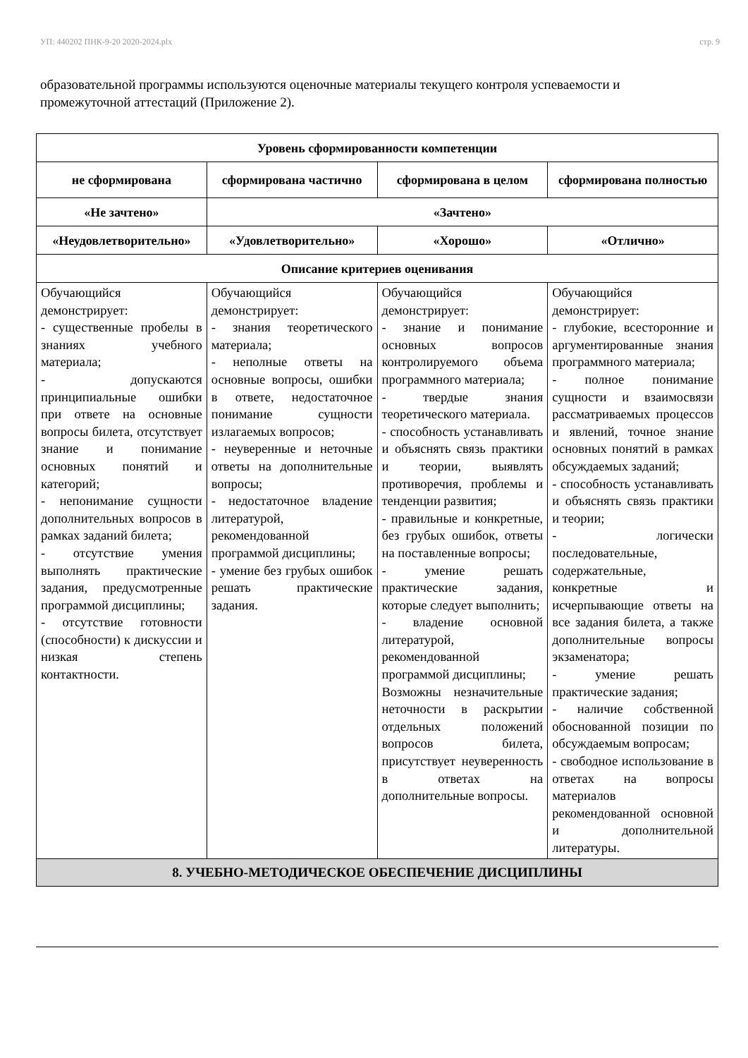УП: 440202 ПНК-9-20 2020-2024.plx стр. 9
образовательной программы используются оценочные материалы текущего контроля успеваемости и промежуточной аттестаций (Приложение 2).
| Уровень сформированности компетенции | | | |
| --- | --- | --- | --- |
| не сформирована | сформирована частично | сформирована в целом | сформирована полностью |
| «Не зачтено» | «Зачтено» | | |
| «Неудовлетворительно» | «Удовлетворительно» | «Хорошо» | «Отлично» |
| Описание критериев оценивания | | | |
| Обучающийся демонстрирует: - существенные пробелы в знаниях учебного материала; - допускаются принципиальные ошибки при ответе на основные вопросы билета, отсутствует знание и понимание основных понятий и категорий; - непонимание сущности дополнительных вопросов в рамках заданий билета; - отсутствие умения выполнять практические задания, предусмотренные программой дисциплины; - отсутствие готовности (способности) к дискуссии и низкая степень контактности. | Обучающийся демонстрирует: - знания теоретического материала; - неполные ответы на основные вопросы, ошибки в ответе, недостаточное понимание сущности излагаемых вопросов; - неуверенные и неточные ответы на дополнительные вопросы; - недостаточное владение литературой, рекомендованной программой дисциплины; - умение без грубых ошибок решать практические задания. | Обучающийся демонстрирует: - знание и понимание основных вопросов контролируемого объема программного материала; - твердые знания теоретического материала. - способность устанавливать и объяснять связь практики и теории, выявлять противоречия, проблемы и тенденции развития; - правильные и конкретные, без грубых ошибок, ответы на поставленные вопросы; - умение решать практические задания, которые следует выполнить; - владение основной литературой, рекомендованной программой дисциплины; Возможны незначительные неточности в раскрытии отдельных положений вопросов билета, присутствует неуверенность в ответах на дополнительные вопросы. | Обучающийся демонстрирует: - глубокие, всесторонние и аргументированные знания программного материала; - полное понимание сущности и взаимосвязи рассматриваемых процессов и явлений, точное знание основных понятий в рамках обсуждаемых заданий; - способность устанавливать и объяснять связь практики и теории; - логически последовательные, содержательные, конкретные и исчерпывающие ответы на все задания билета, а также дополнительные вопросы экзаменатора; - умение решать практические задания; - наличие собственной обоснованной позиции по обсуждаемым вопросам; - свободное использование в ответах на вопросы материалов рекомендованной основной и дополнительной литературы. |
| 8. УЧЕБНО-МЕТОДИЧЕСКОЕ ОБЕСПЕЧЕНИЕ ДИСЦИПЛИНЫ | | | |